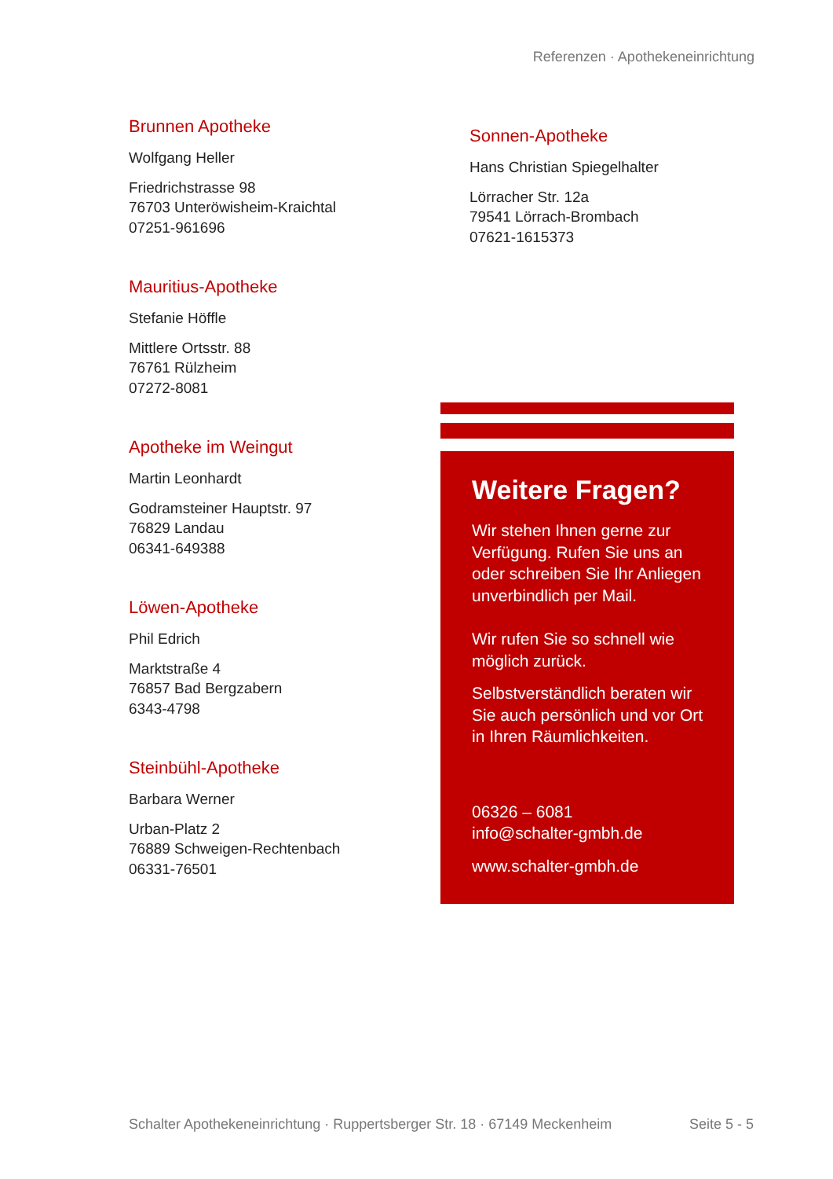Referenzen · Apothekeneinrichtung
Brunnen Apotheke
Wolfgang Heller
Friedrichstrasse 98
76703 Unteröwisheim-Kraichtal
07251-961696
Mauritius-Apotheke
Stefanie Höffle
Mittlere Ortsstr. 88
76761 Rülzheim
07272-8081
Apotheke im Weingut
Martin Leonhardt
Godramsteiner Hauptstr. 97
76829 Landau
06341-649388
Löwen-Apotheke
Phil Edrich
Marktstraße 4
76857 Bad Bergzabern
6343-4798
Steinbühl-Apotheke
Barbara Werner
Urban-Platz 2
76889 Schweigen-Rechtenbach
06331-76501
Sonnen-Apotheke
Hans Christian Spiegelhalter
Lörracher Str. 12a
79541 Lörrach-Brombach
07621-1615373
Weitere Fragen?
Wir stehen Ihnen gerne zur Verfügung. Rufen Sie uns an oder schreiben Sie Ihr Anliegen unverbindlich per Mail.
Wir rufen Sie so schnell wie möglich zurück.
Selbstverständlich beraten wir Sie auch persönlich und vor Ort in Ihren Räumlichkeiten.
06326 – 6081
info@schalter-gmbh.de
www.schalter-gmbh.de
Schalter Apothekeneinrichtung · Ruppertsberger Str. 18 · 67149 Meckenheim Seite 5 - 5